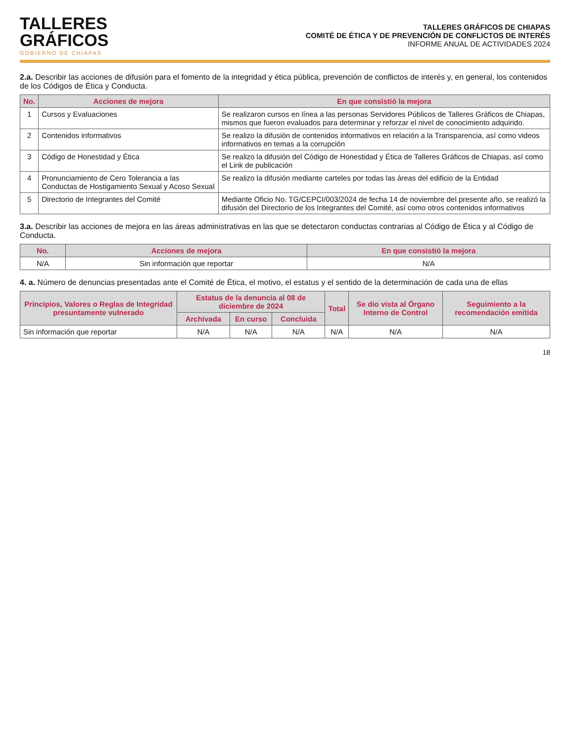TALLERES
GRÁFICOS
GOBIERNO DE CHIAPAS
TALLERES GRÁFICOS DE CHIAPAS
COMITÉ DE ÉTICA Y DE PREVENCIÓN DE CONFLICTOS DE INTERÉS
INFORME ANUAL DE ACTIVIDADES 2024
2.a. Describir las acciones de difusión para el fomento de la integridad y ética pública, prevención de conflictos de interés y, en general, los contenidos de los Códigos de Ética y Conducta.
| No. | Acciones de mejora | En que consistió la mejora |
| --- | --- | --- |
| 1 | Cursos y Evaluaciones | Se realizaron cursos en línea a las personas Servidores Públicos de Talleres Gráficos de Chiapas, mismos que fueron evaluados para determinar y reforzar el nivel de conocimiento adquirido. |
| 2 | Contenidos informativos | Se realizo la difusión de contenidos informativos en relación a la Transparencia, así como videos informativos en temas a la corrupción |
| 3 | Código de Honestidad y Ética | Se realizo la difusión del Código de Honestidad y Ética de Talleres Gráficos de Chiapas, así como el Link de publicación |
| 4 | Pronunciamiento de Cero Tolerancia a las Conductas de Hostigamiento Sexual y Acoso Sexual | Se realizo la difusión mediante carteles por todas las áreas del edificio de la Entidad |
| 5 | Directorio de Integrantes del Comité | Mediante Oficio No. TG/CEPCI/003/2024 de fecha 14 de noviembre del presente año, se realizó la difusión del Directorio de los Integrantes del Comité, así como otros contenidos informativos |
3.a. Describir las acciones de mejora en las áreas administrativas en las que se detectaron conductas contrarias al Código de Ética y al Código de Conducta.
| No. | Acciones de mejora | En que consistió la mejora |
| --- | --- | --- |
| N/A | Sin información que reportar | N/A |
4. a. Número de denuncias presentadas ante el Comité de Ética, el motivo, el estatus y el sentido de la determinación de cada una de ellas
| Principios, Valores o Reglas de Integridad presuntamente vulnerado | Estatus de la denuncia al 08 de diciembre de 2024 | | | Total | Se dio vista al Órgano Interno de Control | Seguimiento a la recomendación emitida |
| --- | --- | --- | --- | --- | --- | --- |
| | Archivada | En curso | Concluida | | | |
| Sin información que reportar | N/A | N/A | N/A | N/A | N/A | N/A |
18